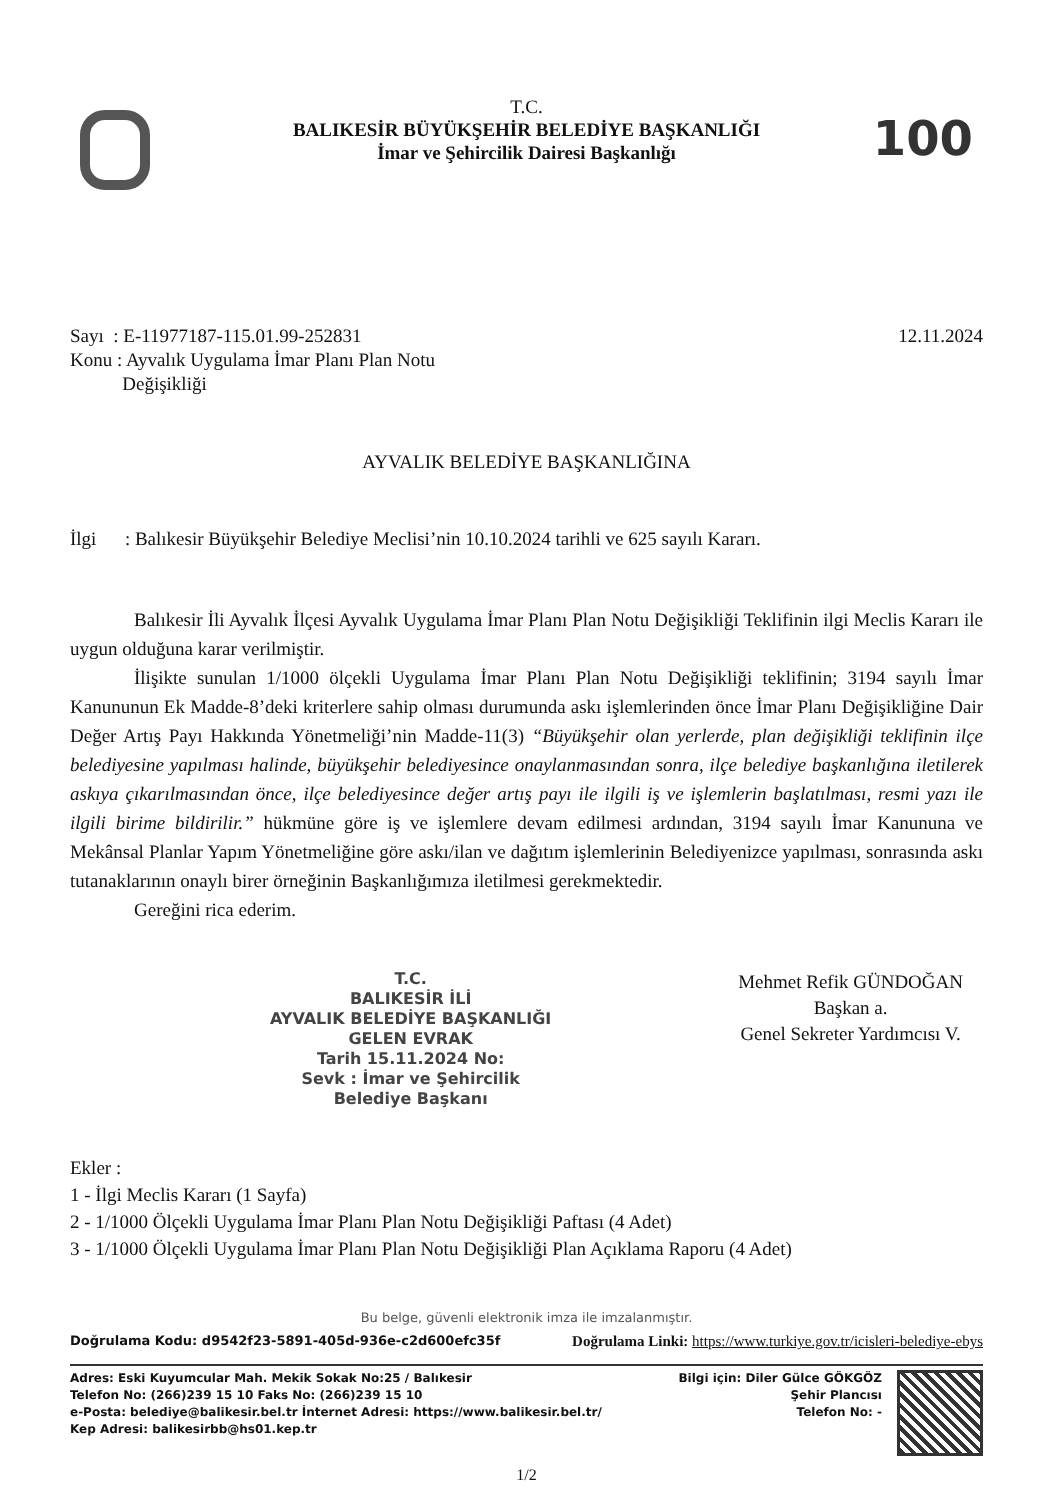100
T.C.
BALIKESİR BÜYÜKŞEHİR BELEDİYE BAŞKANLIĞI
İmar ve Şehircilik Dairesi Başkanlığı
Sayı : E-11977187-115.01.99-252831
Konu : Ayvalık Uygulama İmar Planı Plan Notu
Değişikliği
12.11.2024
AYVALIK BELEDİYE BAŞKANLIĞINA
İlgi : Balıkesir Büyükşehir Belediye Meclisi’nin 10.10.2024 tarihli ve 625 sayılı Kararı.
Balıkesir İli Ayvalık İlçesi Ayvalık Uygulama İmar Planı Plan Notu Değişikliği Teklifinin ilgi Meclis Kararı ile uygun olduğuna karar verilmiştir.
İlişikte sunulan 1/1000 ölçekli Uygulama İmar Planı Plan Notu Değişikliği teklifinin; 3194 sayılı İmar Kanununun Ek Madde-8’deki kriterlere sahip olması durumunda askı işlemlerinden önce İmar Planı Değişikliğine Dair Değer Artış Payı Hakkında Yönetmeliği’nin Madde-11(3) “Büyükşehir olan yerlerde, plan değişikliği teklifinin ilçe belediyesine yapılması halinde, büyükşehir belediyesince onaylanmasından sonra, ilçe belediye başkanlığına iletilerek askıya çıkarılmasından önce, ilçe belediyesince değer artış payı ile ilgili iş ve işlemlerin başlatılması, resmi yazı ile ilgili birime bildirilir.” hükmüne göre iş ve işlemlere devam edilmesi ardından, 3194 sayılı İmar Kanununa ve Mekânsal Planlar Yapım Yönetmeliğine göre askı/ilan ve dağıtım işlemlerinin Belediyenizce yapılması, sonrasında askı tutanaklarının onaylı birer örneğinin Başkanlığımıza iletilmesi gerekmektedir.
Gereğini rica ederim.
T.C.
BALIKESİR İLİ
AYVALIK BELEDİYE BAŞKANLIĞI
GELEN EVRAK
Tarih 15.11.2024 No:
Sevk : İmar ve Şehircilik
Belediye Başkanı
Mehmet Refik GÜNDOĞAN
Başkan a.
Genel Sekreter Yardımcısı V.
Ekler :
1 - İlgi Meclis Kararı (1 Sayfa)
2 - 1/1000 Ölçekli Uygulama İmar Planı Plan Notu Değişikliği Paftası (4 Adet)
3 - 1/1000 Ölçekli Uygulama İmar Planı Plan Notu Değişikliği Plan Açıklama Raporu (4 Adet)
Bu belge, güvenli elektronik imza ile imzalanmıştır.
Doğrulama Kodu: d9542f23-5891-405d-936e-c2d600efc35f Doğrulama Linki: https://www.turkiye.gov.tr/icisleri-belediye-ebys
Adres: Eski Kuyumcular Mah. Mekik Sokak No:25 / Balıkesir
Telefon No: (266)239 15 10 Faks No: (266)239 15 10
e-Posta: belediye@balikesir.bel.tr İnternet Adresi: https://www.balikesir.bel.tr/
Kep Adresi: balikesirbb@hs01.kep.tr
Bilgi için: Diler Gülce GÖKGÖZ
Şehir Plancısı
Telefon No: -
1/2